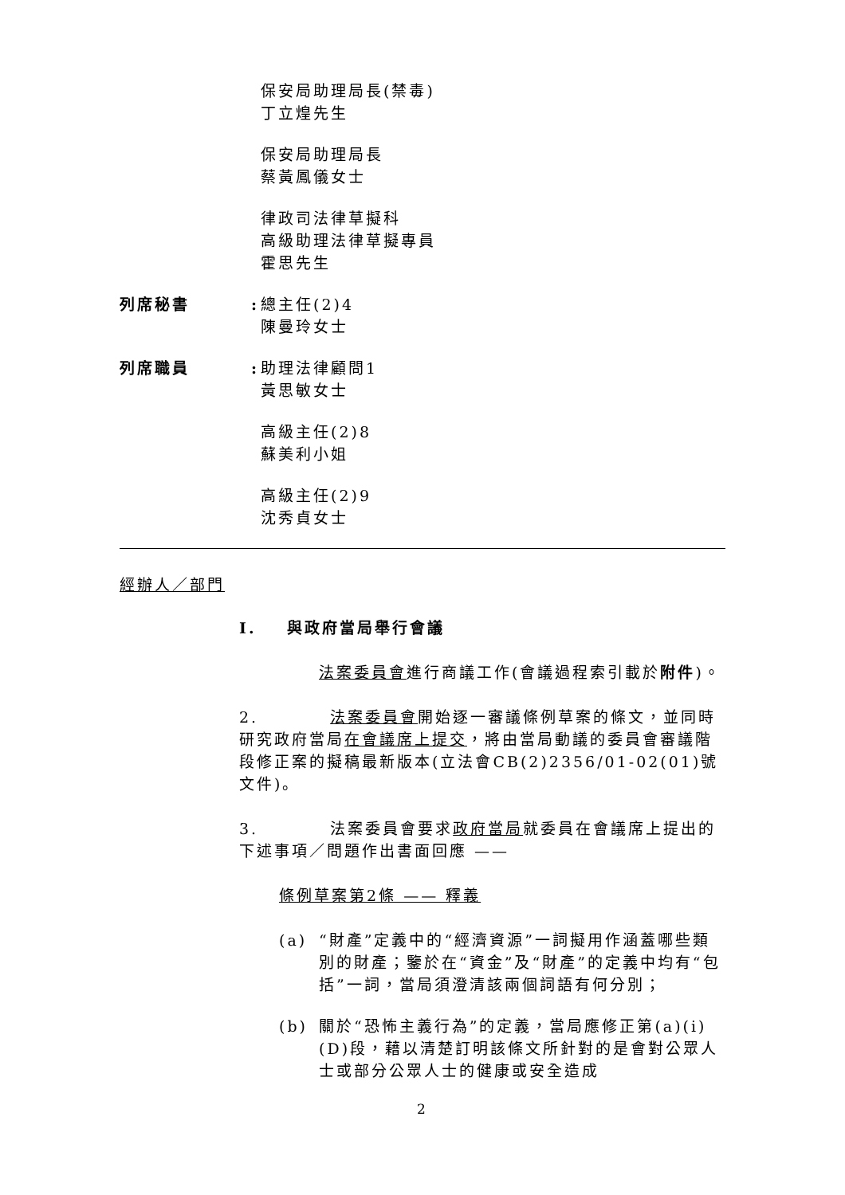保安局助理局長(禁毒)
丁立煌先生
保安局助理局長
蔡黃鳳儀女士
律政司法律草擬科
高級助理法律草擬專員
霍思先生
列席秘書 :
總主任(2)4
陳曼玲女士
列席職員 :
助理法律顧問1
黃思敏女士
高級主任(2)8
蘇美利小姐
高級主任(2)9
沈秀貞女士
經辦人／部門
I. 與政府當局舉行會議
法案委員會進行商議工作(會議過程索引載於附件)。
2. 法案委員會開始逐一審議條例草案的條文，並同時研究政府當局在會議席上提交，將由當局動議的委員會審議階段修正案的擬稿最新版本(立法會CB(2)2356/01-02(01)號文件)。
3. 法案委員會要求政府當局就委員在會議席上提出的下述事項／問題作出書面回應 ——
條例草案第2條 —— 釋義
(a) “財產”定義中的“經濟資源”一詞擬用作涵蓋哪些類別的財產；鑒於在“資金”及“財產”的定義中均有“包括”一詞，當局須澄清該兩個詞語有何分別；
(b) 關於“恐怖主義行為”的定義，當局應修正第(a)(i)(D)段，藉以清楚訂明該條文所針對的是會對公眾人士或部分公眾人士的健康或安全造成
2